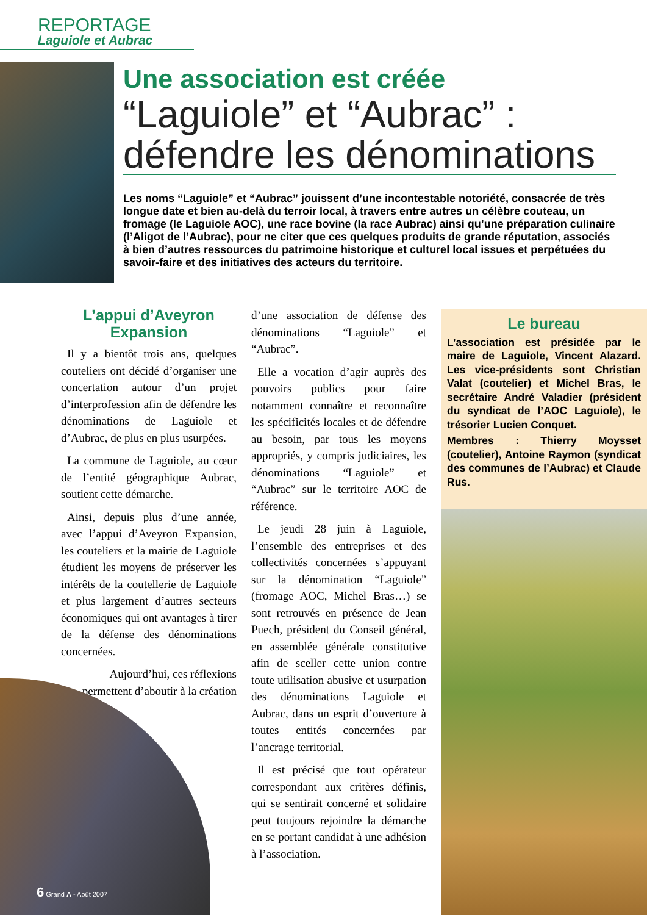REPORTAGE
Laguiole et Aubrac
Une association est créée
“Laguiole” et “Aubrac” :
défendre les dénominations
Les noms “Laguiole” et “Aubrac” jouissent d’une incontestable notoriété, consacrée de très longue date et bien au-delà du terroir local, à travers entre autres un célèbre couteau, un fromage (le Laguiole AOC), une race bovine (la race Aubrac) ainsi qu’une préparation culinaire (l’Aligot de l’Aubrac), pour ne citer que ces quelques produits de grande réputation, associés à bien d’autres ressources du patrimoine historique et culturel local issues et perpétuées du savoir-faire et des initiatives des acteurs du territoire.
L’appui d’Aveyron Expansion
Il y a bientôt trois ans, quelques couteliers ont décidé d’organiser une concertation autour d’un projet d’interprofession afin de défendre les dénominations de Laguiole et d’Aubrac, de plus en plus usurpées.
La commune de Laguiole, au cœur de l’entité géographique Aubrac, soutient cette démarche.
Ainsi, depuis plus d’une année, avec l’appui d’Aveyron Expansion, les couteliers et la mairie de Laguiole étudient les moyens de préserver les intérêts de la coutellerie de Laguiole et plus largement d’autres secteurs économiques qui ont avantages à tirer de la défense des dénominations concernées.
Aujourd’hui, ces réflexions permettent d’aboutir à la création
d’une association de défense des dénominations “Laguiole” et “Aubrac”.
Elle a vocation d’agir auprès des pouvoirs publics pour faire notamment connaître et reconnaître les spécificités locales et de défendre au besoin, par tous les moyens appropriés, y compris judiciaires, les dénominations “Laguiole” et “Aubrac” sur le territoire AOC de référence.
Le jeudi 28 juin à Laguiole, l’ensemble des entreprises et des collectivités concernées s’appuyant sur la dénomination “Laguiole” (fromage AOC, Michel Bras…) se sont retrouvés en présence de Jean Puech, président du Conseil général, en assemblée générale constitutive afin de sceller cette union contre toute utilisation abusive et usurpation des dénominations Laguiole et Aubrac, dans un esprit d’ouverture à toutes entités concernées par l’ancrage territorial.
Il est précisé que tout opérateur correspondant aux critères définis, qui se sentirait concerné et solidaire peut toujours rejoindre la démarche en se portant candidat à une adhésion à l’association.
Le bureau
L’association est présidée par le maire de Laguiole, Vincent Alazard. Les vice-présidents sont Christian Valat (coutelier) et Michel Bras, le secrétaire André Valadier (président du syndicat de l’AOC Laguiole), le trésorier Lucien Conquet.
Membres : Thierry Moysset (coutelier), Antoine Raymon (syndicat des communes de l’Aubrac) et Claude Rus.
6 Grand A - Août 2007